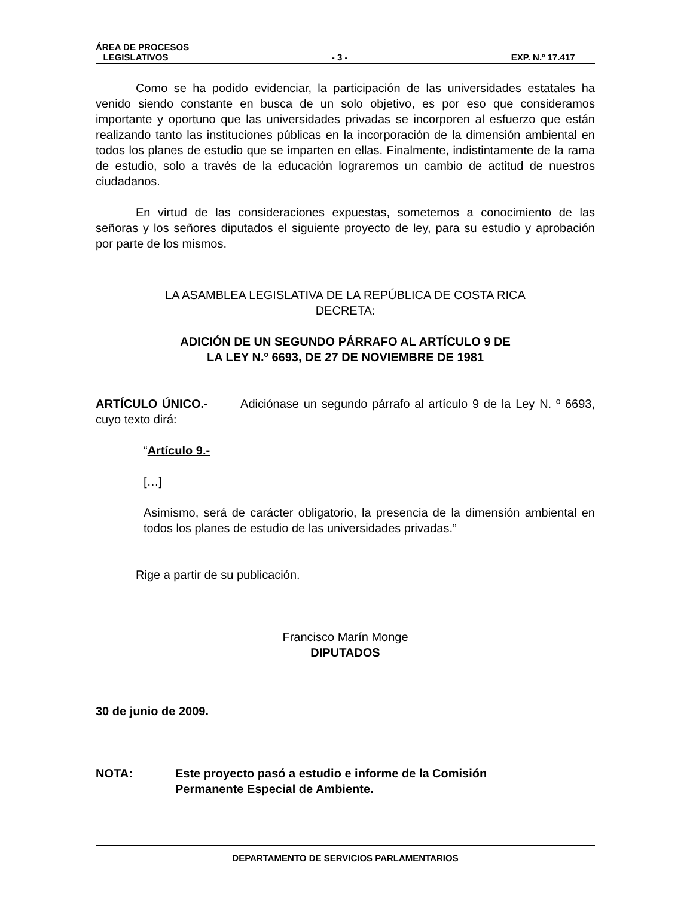ÁREA DE PROCESOS
LEGISLATIVOS - 3 - EXP. N.º 17.417
Como se ha podido evidenciar, la participación de las universidades estatales ha venido siendo constante en busca de un solo objetivo, es por eso que consideramos importante y oportuno que las universidades privadas se incorporen al esfuerzo que están realizando tanto las instituciones públicas en la incorporación de la dimensión ambiental en todos los planes de estudio que se imparten en ellas. Finalmente, indistintamente de la rama de estudio, solo a través de la educación lograremos un cambio de actitud de nuestros ciudadanos.
En virtud de las consideraciones expuestas, sometemos a conocimiento de las señoras y los señores diputados el siguiente proyecto de ley, para su estudio y aprobación por parte de los mismos.
LA ASAMBLEA LEGISLATIVA DE LA REPÚBLICA DE COSTA RICA
DECRETA:
ADICIÓN DE UN SEGUNDO PÁRRAFO AL ARTÍCULO 9 DE
LA LEY N.º 6693, DE 27 DE NOVIEMBRE DE 1981
ARTÍCULO ÚNICO.- Adiciónase un segundo párrafo al artículo 9 de la Ley N. º 6693, cuyo texto dirá:
“Artículo 9.-
[…]
Asimismo, será de carácter obligatorio, la presencia de la dimensión ambiental en todos los planes de estudio de las universidades privadas.”
Rige a partir de su publicación.
Francisco Marín Monge
DIPUTADOS
30 de junio de 2009.
NOTA: Este proyecto pasó a estudio e informe de la Comisión
Permanente Especial de Ambiente.
DEPARTAMENTO DE SERVICIOS PARLAMENTARIOS